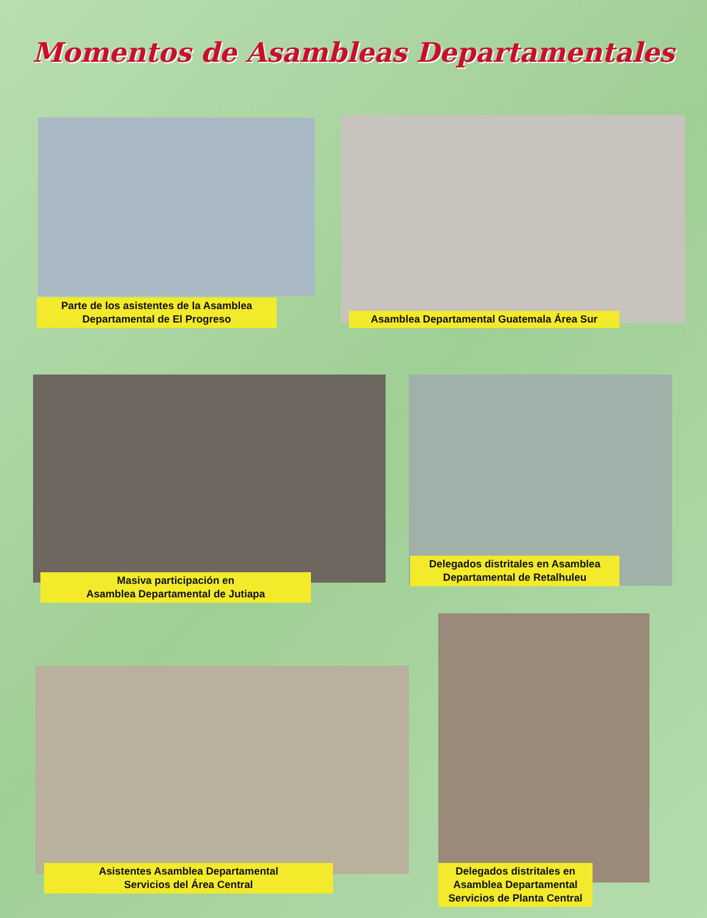Momentos de Asambleas Departamentales
Parte de los asistentes de la Asamblea
Departamental de El Progreso
Asamblea Departamental Guatemala Área Sur
Masiva participación en
Asamblea Departamental de Jutiapa
Delegados distritales en Asamblea
Departamental de Retalhuleu
Asistentes Asamblea Departamental
Servicios del Área Central
Delegados distritales en
Asamblea Departamental
Servicios de Planta Central